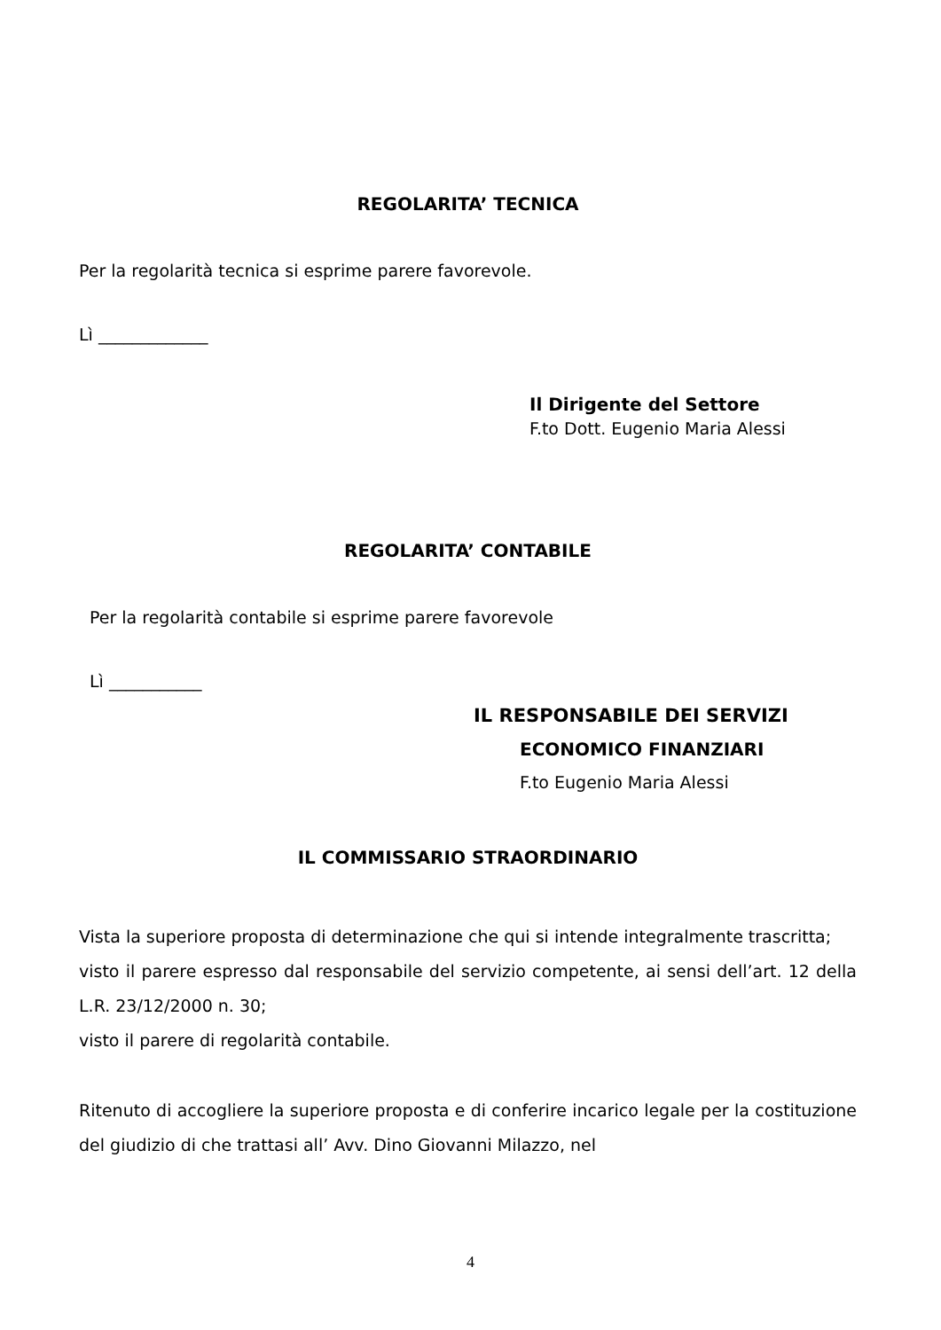REGOLARITA’ TECNICA
Per la regolarità tecnica si esprime parere favorevole.
Lì _____________
Il Dirigente del Settore
F.to Dott. Eugenio Maria Alessi
REGOLARITA’ CONTABILE
Per la regolarità contabile si esprime parere favorevole
Lì ___________
IL RESPONSABILE DEI SERVIZI
ECONOMICO FINANZIARI
F.to Eugenio Maria Alessi
IL COMMISSARIO STRAORDINARIO
Vista la superiore proposta di determinazione che qui si intende integralmente trascritta;
visto il parere espresso dal responsabile del servizio competente, ai sensi dell’art. 12 della L.R. 23/12/2000 n. 30;
visto il parere di regolarità contabile.
Ritenuto di accogliere la superiore proposta e di conferire incarico legale per la costituzione del giudizio di che trattasi all’ Avv. Dino Giovanni Milazzo, nel
4